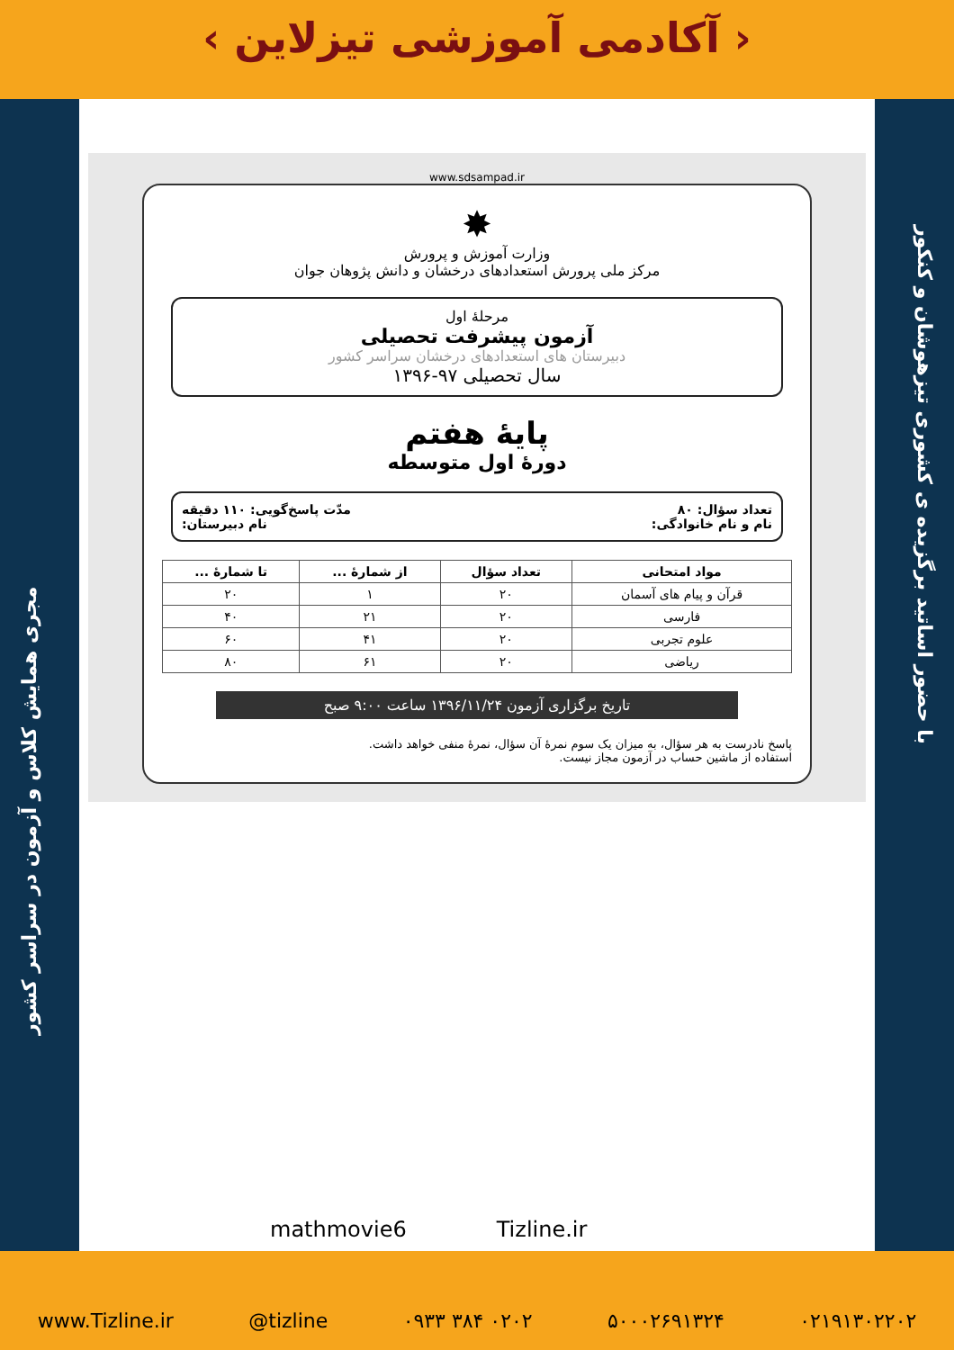‹ آکادمی آموزشی تیزلاین ›
با حضور اساتید برگزیده ی کشوری تیزهوشان و کنکور
مجری همایش کلاس و آزمون در سراسر کشور
www.sdsampad.ir
✸
وزارت آموزش و پرورش
مرکز ملی پرورش استعدادهای درخشان و دانش پژوهان جوان
مرحلهٔ اول
آزمون پیشرفت تحصیلی
دبیرستان های استعدادهای درخشان سراسر کشور
سال تحصیلی ۹۷-۱۳۹۶
پایهٔ هفتم
دورهٔ اول متوسطه
تعداد سؤال: ۸۰ مدّت پاسخ‌گویی: ۱۱۰ دقیقه
نام و نام خانوادگی: نام دبیرستان:
| مواد امتحانی | تعداد سؤال | از شمارهٔ ... | تا شمارهٔ ... |
| --- | --- | --- | --- |
| قرآن و پیام های آسمان | ۲۰ | ۱ | ۲۰ |
| فارسی | ۲۰ | ۲۱ | ۴۰ |
| علوم تجربی | ۲۰ | ۴۱ | ۶۰ |
| ریاضی | ۲۰ | ۶۱ | ۸۰ |
تاریخ برگزاری آزمون ۱۳۹۶/۱۱/۲۴ ساعت ۹:۰۰ صبح
پاسخ نادرست به هر سؤال، به میزان یک سوم نمرهٔ آن سؤال، نمرهٔ منفی خواهد داشت.
استفاده از ماشین حساب در آزمون مجاز نیست.
mathmovie6 Tizline.ir
www.Tizline.ir @tizline ۰۹۳۳ ۳۸۴ ۰۲۰۲ ۵۰۰۰۲۶۹۱۳۲۴ ۰۲۱۹۱۳۰۲۲۰۲